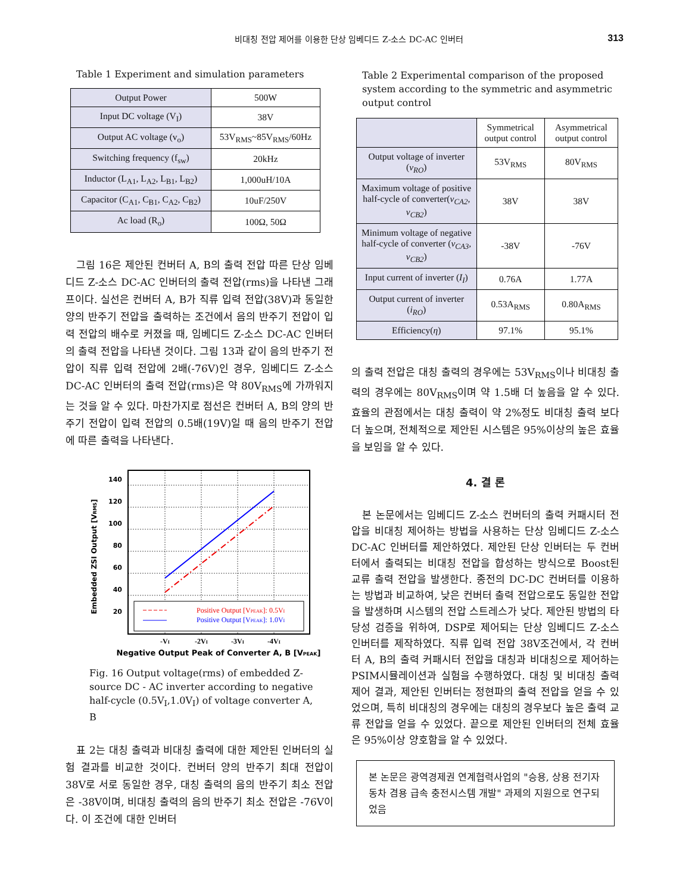비대칭 전압 제어를 이용한 단상 임베디드 Z-소스 DC-AC 인버터 313
Table 1 Experiment and simulation parameters
| Output Power | 500W |
| Input DC voltage (V<sub>I</sub>) | 38V |
| Output AC voltage (v<sub>o</sub>) | 53V<sub>RMS</sub>~85V<sub>RMS</sub>/60Hz |
| Switching frequency (f<sub>sw</sub>) | 20kHz |
| Inductor (L<sub>A1</sub>, L<sub>A2</sub>, L<sub>B1</sub>, L<sub>B2</sub>) | 1,000uH/10A |
| Capacitor (C<sub>A1</sub>, C<sub>B1</sub>, C<sub>A2</sub>, C<sub>B2</sub>) | 10uF/250V |
| Ac load (R<sub>o</sub>) | 100Ω, 50Ω |
그림 16은 제안된 컨버터 A, B의 출력 전압 따른 단상 임베디드 Z-소스 DC-AC 인버터의 출력 전압(rms)을 나타낸 그래프이다. 실선은 컨버터 A, B가 직류 입력 전압(38V)과 동일한 양의 반주기 전압을 출력하는 조건에서 음의 반주기 전압이 입력 전압의 배수로 커졌을 때, 임베디드 Z-소스 DC-AC 인버터의 출력 전압을 나타낸 것이다. 그림 13과 같이 음의 반주기 전압이 직류 입력 전압에 2배(-76V)인 경우, 임베디드 Z-소스 DC-AC 인버터의 출력 전압(rms)은 약 80V<sub>RMS</sub>에 가까워지는 것을 알 수 있다. 마찬가지로 점선은 컨버터 A, B의 양의 반주기 전압이 입력 전압의 0.5배(19V)일 때 음의 반주기 전압에 따른 출력을 나타낸다.
Embedded ZSI Output [VRMS]
140
120
100
80
60
40
20
Positive Output [VPEAK]: 0.5VI
Positive Output [VPEAK]: 1.0VI
-VI
-2VI
-3VI
-4VI
Negative Output Peak of Converter A, B [VPEAK]
Fig. 16 Output voltage(rms) of embedded Z-source DC - AC inverter according to negative half-cycle (0.5V<sub>I</sub>,1.0V<sub>I</sub>) of voltage converter A, B
표 2는 대칭 출력과 비대칭 출력에 대한 제안된 인버터의 실험 결과를 비교한 것이다. 컨버터 양의 반주기 최대 전압이 38V로 서로 동일한 경우, 대칭 출력의 음의 반주기 최소 전압은 -38V이며, 비대칭 출력의 음의 반주기 최소 전압은 -76V이다. 이 조건에 대한 인버터
Table 2 Experimental comparison of the proposed system according to the symmetric and asymmetric output control
| | Symmetrical output control | Asymmetrical output control |
| --- | --- | --- |
| Output voltage of inverter ( v<sub>RO</sub> ) | 53V<sub>RMS</sub> | 80V<sub>RMS</sub> |
| Maximum voltage of positive half-cycle of converter( v<sub>CA2</sub>, v<sub>CB2</sub> ) | 38V | 38V |
| Minimum voltage of negative half-cycle of converter ( v<sub>CA3</sub>, v<sub>CB2</sub> ) | -38V | -76V |
| Input current of inverter ( I<sub>I</sub> ) | 0.76A | 1.77A |
| Output current of inverter ( i<sub>RO</sub> ) | 0.53A<sub>RMS</sub> | 0.80A<sub>RMS</sub> |
| Efficiency( η ) | 97.1% | 95.1% |
의 출력 전압은 대칭 출력의 경우에는 53V<sub>RMS</sub>이나 비대칭 출력의 경우에는 80V<sub>RMS</sub>이며 약 1.5배 더 높음을 알 수 있다. 효율의 관점에서는 대칭 출력이 약 2%정도 비대칭 출력 보다 더 높으며, 전체적으로 제안된 시스템은 95%이상의 높은 효율을 보임을 알 수 있다.
4. 결 론
본 논문에서는 임베디드 Z-소스 컨버터의 출력 커패시터 전압을 비대칭 제어하는 방법을 사용하는 단상 임베디드 Z-소스 DC-AC 인버터를 제안하였다. 제안된 단상 인버터는 두 컨버터에서 출력되는 비대칭 전압을 합성하는 방식으로 Boost된 교류 출력 전압을 발생한다. 종전의 DC-DC 컨버터를 이용하는 방법과 비교하여, 낮은 컨버터 출력 전압으로도 동일한 전압을 발생하며 시스템의 전압 스트레스가 낮다. 제안된 방법의 타당성 검증을 위하여, DSP로 제어되는 단상 임베디드 Z-소스 인버터를 제작하였다. 직류 입력 전압 38V조건에서, 각 컨버터 A, B의 출력 커패시터 전압을 대칭과 비대칭으로 제어하는 PSIM시뮬레이션과 실험을 수행하였다. 대칭 및 비대칭 출력 제어 결과, 제안된 인버터는 정현파의 출력 전압을 얻을 수 있었으며, 특히 비대칭의 경우에는 대칭의 경우보다 높은 출력 교류 전압을 얻을 수 있었다. 끝으로 제안된 인버터의 전체 효율은 95%이상 양호함을 알 수 있었다.
본 논문은 광역경제권 연계협력사업의 "승용, 상용 전기자동차 겸용 급속 충전시스템 개발" 과제의 지원으로 연구되었음